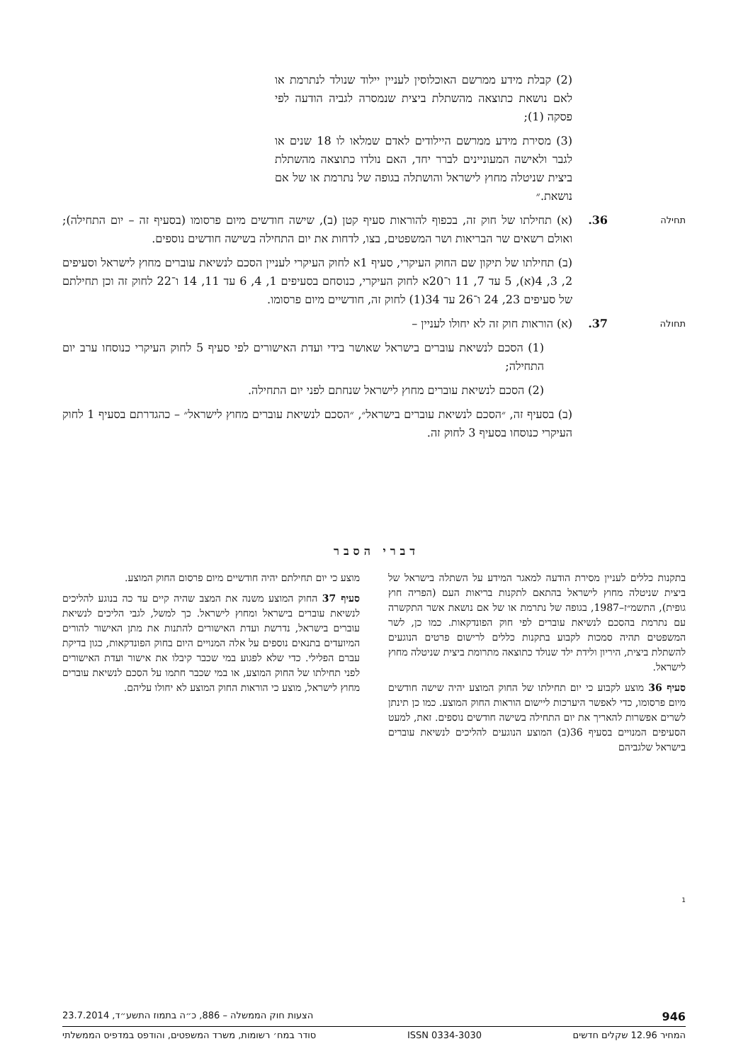(2) קבלת מידע ממרשם האוכלוסין לעניין יילוד שנולד לנתרמת או לאם נושאת כתוצאה מהשתלת ביצית שנמסרה לגביה הודעה לפי פסקה (1);
(3) מסירת מידע ממרשם היילודים לאדם שמלאו לו 18 שנים או לגבר ולאישה המעוניינים לברר יחד, האם נולדו כתוצאה מהשתלת ביצית שניטלה מחוץ לישראל והושתלה בגופה של נתרמת או של אם נושאת.״
תחילה
36. (א) תחילתו של חוק זה, בכפוף להוראות סעיף קטן (ב), שישה חודשים מיום פרסומו (בסעיף זה – יום התחילה); ואולם רשאים שר הבריאות ושר המשפטים, בצו, לדחות את יום התחילה בשישה חודשים נוספים.
(ב) תחילתו של תיקון שם החוק העיקרי, סעיף 1א לחוק העיקרי לעניין הסכם לנשיאת עוברים מחוץ לישראל וסעיפים 2, 3, 4(א), 5 עד 7, 11 ו־20א לחוק העיקרי, כנוסחם בסעיפים 1, 4, 6 עד 11, 14 ו־22 לחוק זה וכן תחילתם של סעיפים 23, 24 ו־26 עד 34(1) לחוק זה, חודשיים מיום פרסומו.
תחולה
37. (א) הוראות חוק זה לא יחולו לעניין –
(1) הסכם לנשיאת עוברים בישראל שאושר בידי ועדת האישורים לפי סעיף 5 לחוק העיקרי כנוסחו ערב יום התחילה;
(2) הסכם לנשיאת עוברים מחוץ לישראל שנחתם לפני יום התחילה.
(ב) בסעיף זה, ״הסכם לנשיאת עוברים בישראל״, ״הסכם לנשיאת עוברים מחוץ לישראל״ – כהגדרתם בסעיף 1 לחוק העיקרי כנוסחו בסעיף 3 לחוק זה.
דברי הסבר
בתקנות כללים לעניין מסירת הודעה למאגר המידע על השתלה בישראל של ביצית שניטלה מחוץ לישראל בהתאם לתקנות בריאות העם (הפריה חוץ גופית), התשמ״ז–1987, בגופה של נתרמת או של אם נושאת אשר התקשרה עם נתרמת בהסכם לנשיאת עוברים לפי חוק הפונדקאות. כמו כן, לשר המשפטים תהיה סמכות לקבוע בתקנות כללים לרישום פרטים הנוגעים להשתלת ביצית, היריון ולידת ילד שנולד כתוצאה מתרומת ביצית שניטלה מחוץ לישראל.
סעיף 36 מוצע לקבוע כי יום תחילתו של החוק המוצע יהיה שישה חודשים מיום פרסומו, כדי לאפשר היערכות ליישום הוראות החוק המוצע. כמו כן תינתן לשרים אפשרות להאריך את יום התחילה בשישה חודשים נוספים. זאת, למעט הסעיפים המנויים בסעיף 36(ב) המוצע הנוגעים להליכים לנשיאת עוברים בישראל שלגביהם
מוצע כי יום תחילתם יהיה חודשיים מיום פרסום החוק המוצע.
סעיף 37 החוק המוצע משנה את המצב שהיה קיים עד כה בנוגע להליכים לנשיאת עוברים בישראל ומחוץ לישראל. כך למשל, לגבי הליכים לנשיאת עוברים בישראל, נדרשת ועדת האישורים להתנות את מתן האישור להורים המיועדים בתנאים נוספים על אלה המנויים היום בחוק הפונדקאות, כגון בדיקת עברם הפלילי. כדי שלא לפגוע במי שכבר קיבלו את אישור ועדת האישורים לפני תחילתו של החוק המוצע, או במי שכבר חתמו על הסכם לנשיאת עוברים מחוץ לישראל, מוצע כי הוראות החוק המוצע לא יחולו עליהם.
1
946 הצעות חוק הממשלה – 886, כ״ה בתמוז התשע״ד, 23.7.2014
המחיר 12.96 שקלים חדשים ISSN 0334-3030 סודר במח׳ רשומות, משרד המשפטים, והודפס במדפיס הממשלתי